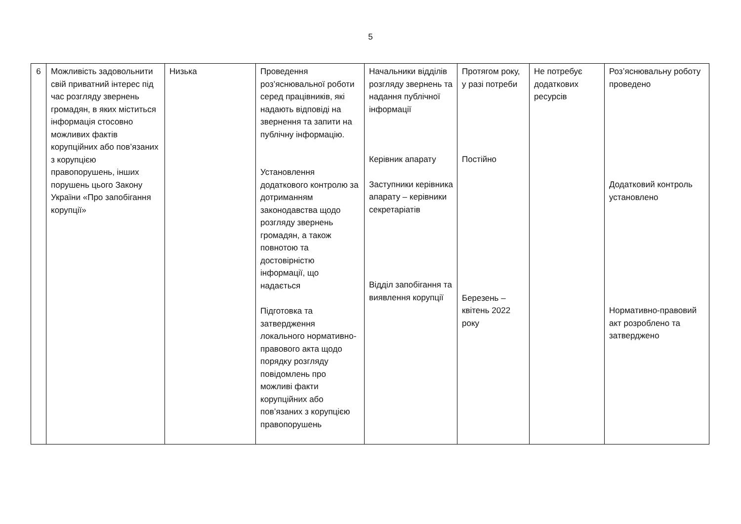5
| 6 | Можливість задовольнити свій приватний інтерес під час розгляду звернень громадян, в яких міститься інформація стосовно можливих фактів корупційних або пов’язаних з корупцією правопорушень, інших порушень цього Закону України «Про запобігання корупції» | Низька | Проведення роз’яснювальної роботи серед працівників, які надають відповіді на звернення та запити на публічну інформацію. Установлення додаткового контролю за дотриманням законодавства щодо розгляду звернень громадян, а також повнотою та достовірністю інформації, що надається Підготовка та затвердження локального нормативно-правового акта щодо порядку розгляду повідомлень про можливі факти корупційних або пов’язаних з корупцією правопорушень | Начальники відділів розгляду звернень та надання публічної інформації Керівник апарату Заступники керівника апарату – керівники секретаріатів Відділ запобігання та виявлення корупції | Протягом року, у разі потреби Постійно Березень – квітень 2022 року | Не потребує додаткових ресурсів | Роз’яснювальну роботу проведено Додатковий контроль установлено Нормативно-правовий акт розроблено та затверджено |